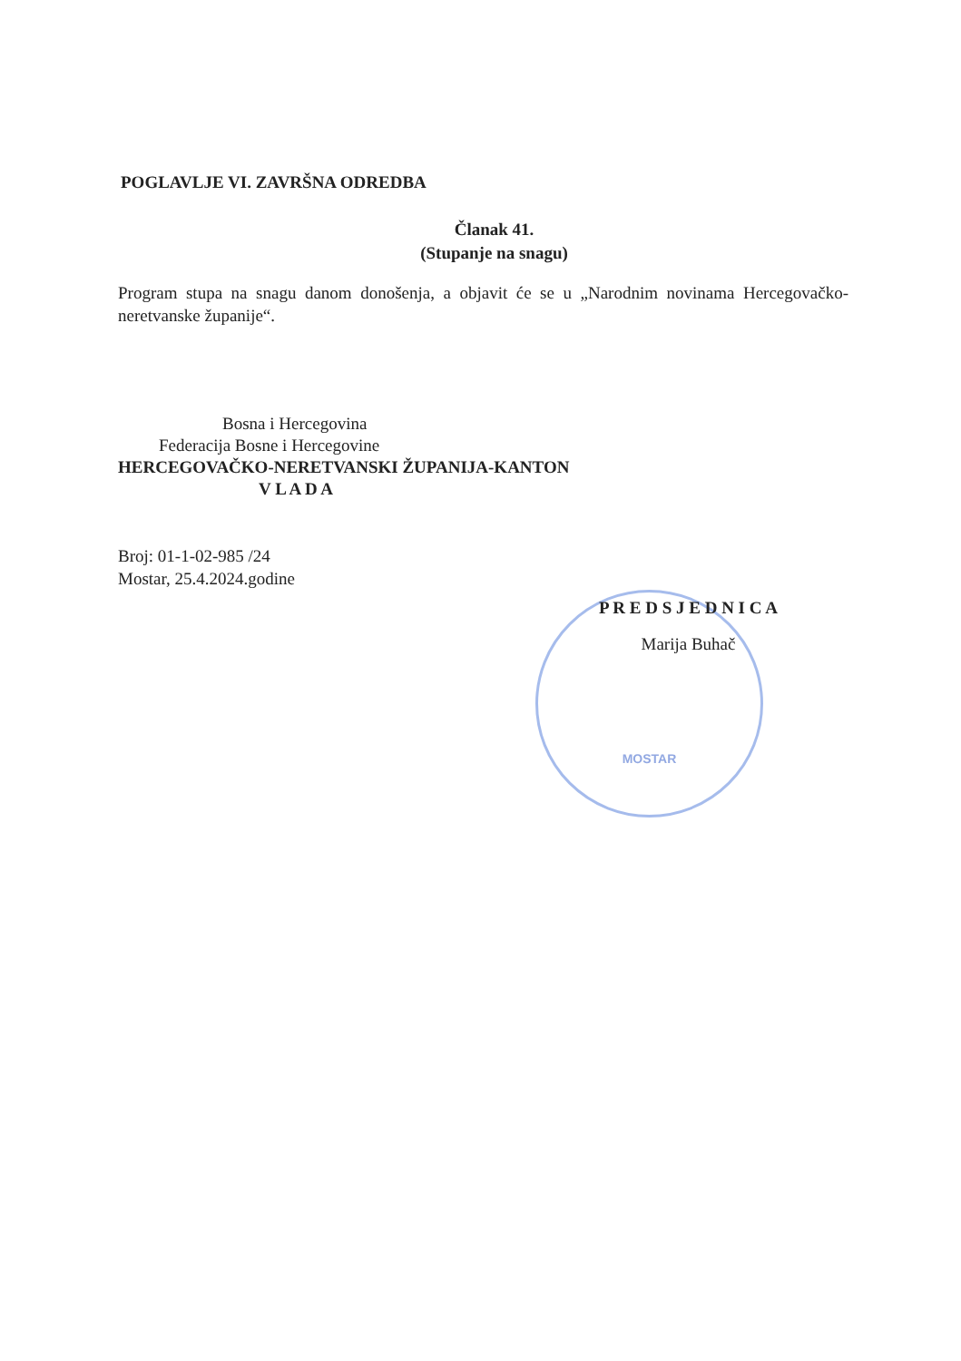POGLAVLJE VI. ZAVRŠNA ODREDBA
Članak 41.
(Stupanje na snagu)
Program stupa na snagu danom donošenja, a objavit će se u „Narodnim novinama Hercegovačko- neretvanske županije“.
Bosna i Hercegovina
Federacija Bosne i Hercegovine
HERCEGOVAČKO-NERETVANSKI ŽUPANIJA-KANTON
V L A D A
Broj: 01-1-02-985 /24
Mostar, 25.4.2024.godine
MOSTAR
P R E D S J E D N I C A
Marija Buhač